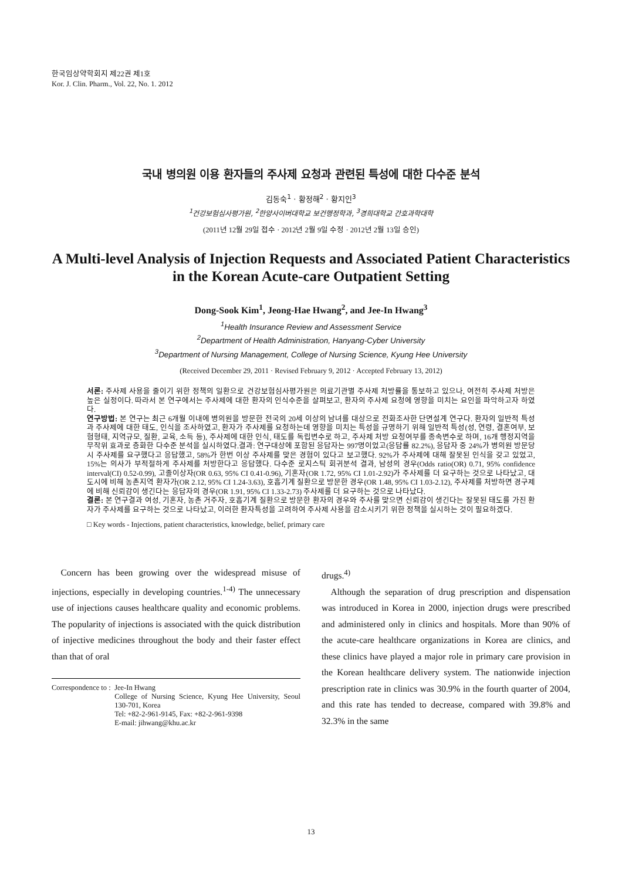한국임상약학회지 제22권 제1호
Kor. J. Clin. Pharm., Vol. 22, No. 1. 2012
국내 병의원 이용 환자들의 주사제 요청과 관련된 특성에 대한 다수준 분석
김동숙<sup>1</sup> · 황정해<sup>2</sup> · 황지인<sup>3</sup>
<sup>1</sup> 건강보험심사평가원, <sup>2</sup>한양사이버대학교 보건행정학과, <sup>3</sup>경희대학교 간호과학대학
(2011년 12월 29일 접수 · 2012년 2월 9일 수정 · 2012년 2월 13일 승인)
A Multi-level Analysis of Injection Requests and Associated Patient Characteristics in the Korean Acute-care Outpatient Setting
Dong-Sook Kim<sup>1</sup>, Jeong-Hae Hwang<sup>2</sup>, and Jee-In Hwang<sup>3</sup>
<sup>1</sup> Health Insurance Review and Assessment Service
<sup>2</sup> Department of Health Administration, Hanyang-Cyber University
<sup>3</sup> Department of Nursing Management, College of Nursing Science, Kyung Hee University
(Received December 29, 2011 · Revised February 9, 2012 · Accepted February 13, 2012)
서론: 주사제 사용을 줄이기 위한 정책의 일환으로 건강보험심사평가원은 의료기관별 주사제 처방률을 통보하고 있으나, 여전히 주사제 처방은 높은 실정이다. 따라서 본 연구에서는 주사제에 대한 환자의 인식수준을 살펴보고, 환자의 주사제 요청에 영향을 미치는 요인을 파악하고자 하였다.
연구방법: 본 연구는 최근 6개월 이내에 병의원을 방문한 전국의 20세 이상의 남녀를 대상으로 전화조사한 단면설계 연구다. 환자의 일반적 특성과 주사제에 대한 태도, 인식을 조사하였고, 환자가 주사제를 요청하는데 영향을 미치는 특성을 규명하기 위해 일반적 특성(성, 연령, 결혼여부, 보험형태, 지역규모, 질환, 교육, 소득 등), 주사제에 대한 인식, 태도를 독립변수로 하고, 주사제 처방 요청여부를 종속변수로 하며, 16개 행정지역을 무작위 효과로 층화한 다수준 분석을 실시하였다.결과: 연구대상에 포함된 응답자는 997명이었고(응답률 82.2%), 응답자 중 24%가 병의원 방문당시 주사제를 요구했다고 응답했고, 58%가 한번 이상 주사제를 맞은 경험이 있다고 보고했다. 92%가 주사제에 대해 잘못된 인식을 갖고 있었고, 15%는 의사가 부적절하게 주사제를 처방한다고 응답했다. 다수준 로지스틱 회귀분석 결과, 남성의 경우(Odds ratio(OR) 0.71, 95% confidence interval(CI) 0.52-0.99), 고졸이상자(OR 0.63, 95% CI 0.41-0.96), 기혼자(OR 1.72, 95% CI 1.01-2.92)가 주사제를 더 요구하는 것으로 나타났고, 대도시에 비해 농촌지역 환자가(OR 2.12, 95% CI 1.24-3.63), 호흡기계 질환으로 방문한 경우(OR 1.48, 95% CI 1.03-2.12), 주사제를 처방하면 경구제에 비해 신뢰감이 생긴다는 응답자의 경우(OR 1.91, 95% CI 1.33-2.73) 주사제를 더 요구하는 것으로 나타났다.
결론: 본 연구결과 여성, 기혼자, 농촌 거주자, 호흡기계 질환으로 방문한 환자의 경우와 주사를 맞으면 신뢰감이 생긴다는 잘못된 태도를 가진 환자가 주사제를 요구하는 것으로 나타났고, 이러한 환자특성을 고려하여 주사제 사용을 감소시키기 위한 정책을 실시하는 것이 필요하겠다.
□ Key words - Injections, patient characteristics, knowledge, belief, primary care
Concern has been growing over the widespread misuse of injections, especially in developing countries.<sup>1-4)</sup> The unnecessary use of injections causes healthcare quality and economic problems. The popularity of injections is associated with the quick distribution of injective medicines throughout the body and their faster effect than that of oral
Correspondence to :
Jee-In Hwang
College of Nursing Science, Kyung Hee University, Seoul 130-701, Korea
Tel: +82-2-961-9145, Fax: +82-2-961-9398
E-mail: jihwang@khu.ac.kr
drugs.<sup>4)</sup>
Although the separation of drug prescription and dispensation was introduced in Korea in 2000, injection drugs were prescribed and administered only in clinics and hospitals. More than 90% of the acute-care healthcare organizations in Korea are clinics, and these clinics have played a major role in primary care provision in the Korean healthcare delivery system. The nationwide injection prescription rate in clinics was 30.9% in the fourth quarter of 2004, and this rate has tended to decrease, compared with 39.8% and 32.3% in the same
13